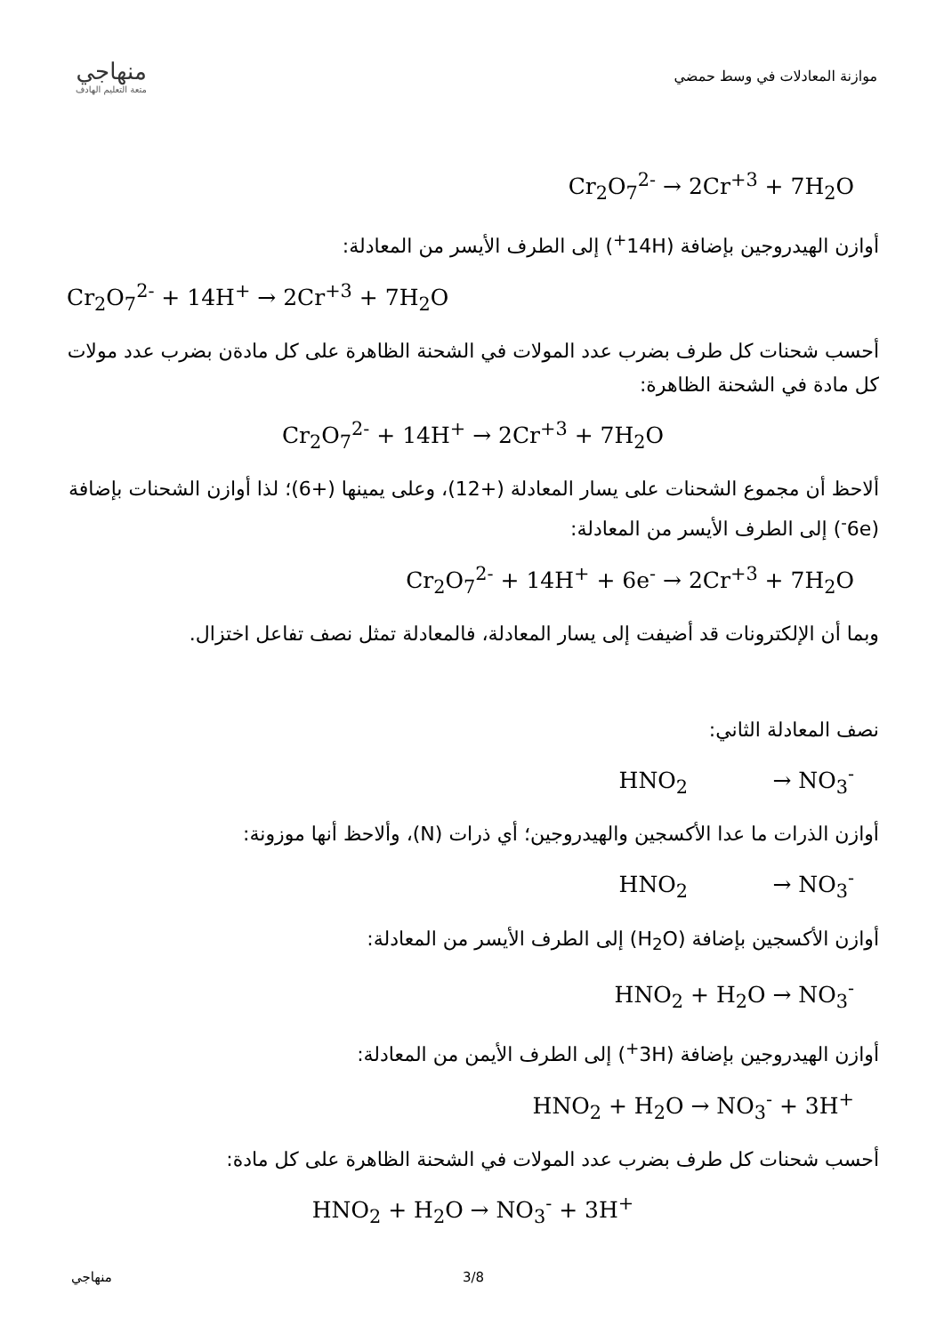منهاجي
متعة التعليم الهادف
موازنة المعادلات في وسط حمضي
Cr<sub>2</sub>O<sub>7</sub><sup>2-</sup> → 2Cr<sup>+3</sup> + 7H<sub>2</sub>O
أوازن الهيدروجين بإضافة (14H<sup>+</sup>) إلى الطرف الأيسر من المعادلة:
Cr<sub>2</sub>O<sub>7</sub><sup>2-</sup> + 14H<sup>+</sup> → 2Cr<sup>+3</sup> + 7H<sub>2</sub>O
أحسب شحنات كل طرف بضرب عدد المولات في الشحنة الظاهرة على كل مادةن بضرب عدد مولات كل مادة في الشحنة الظاهرة:
Cr<sub>2</sub>O<sub>7</sub><sup>2-</sup> + 14H<sup>+</sup> → 2Cr<sup>+3</sup> + 7H<sub>2</sub>O
ألاحظ أن مجموع الشحنات على يسار المعادلة (+12)، وعلى يمينها (+6)؛ لذا أوازن الشحنات بإضافة (6e<sup>-</sup>) إلى الطرف الأيسر من المعادلة:
Cr<sub>2</sub>O<sub>7</sub><sup>2-</sup> + 14H<sup>+</sup> + 6e<sup>-</sup> → 2Cr<sup>+3</sup> + 7H<sub>2</sub>O
وبما أن الإلكترونات قد أضيفت إلى يسار المعادلة، فالمعادلة تمثل نصف تفاعل اختزال.
نصف المعادلة الثاني:
HNO<sub>2</sub> → NO<sub>3</sub><sup>-</sup>
أوازن الذرات ما عدا الأكسجين والهيدروجين؛ أي ذرات (N)، وألاحظ أنها موزونة:
HNO<sub>2</sub> → NO<sub>3</sub><sup>-</sup>
أوازن الأكسجين بإضافة (H<sub>2</sub>O) إلى الطرف الأيسر من المعادلة:
HNO<sub>2</sub> + H<sub>2</sub>O → NO<sub>3</sub><sup>-</sup>
أوازن الهيدروجين بإضافة (3H<sup>+</sup>) إلى الطرف الأيمن من المعادلة:
HNO<sub>2</sub> + H<sub>2</sub>O → NO<sub>3</sub><sup>-</sup> + 3H<sup>+</sup>
أحسب شحنات كل طرف بضرب عدد المولات في الشحنة الظاهرة على كل مادة:
HNO<sub>2</sub> + H<sub>2</sub>O → NO<sub>3</sub><sup>-</sup> + 3H<sup>+</sup>
منهاجي 3/8